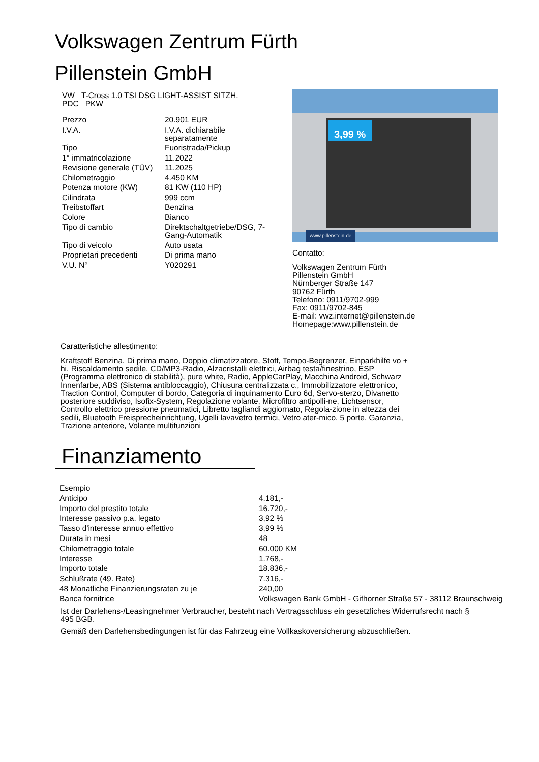Volkswagen Zentrum Fürth
Pillenstein GmbH
VW T-Cross 1.0 TSI DSG LIGHT-ASSIST SITZH.
PDC PKW
| Prezzo | 20.901 EUR |
| I.V.A. | I.V.A. dichiarabile separatamente |
| Tipo | Fuoristrada/Pickup |
| 1° immatricolazione | 11.2022 |
| Revisione generale (TÜV) | 11.2025 |
| Chilometraggio | 4.450 KM |
| Potenza motore (KW) | 81 KW (110 HP) |
| Cilindrata | 999 ccm |
| Treibstoffart | Benzina |
| Colore | Bianco |
| Tipo di cambio | Direktschaltgetriebe/DSG, 7-Gang-Automatik |
| Tipo di veicolo | Auto usata |
| Proprietari precedenti | Di prima mano |
| V.U. N° | Y020291 |
3,99 %
www.pillenstein.de
Contatto:
Volkswagen Zentrum Fürth
Pillenstein GmbH
Nürnberger Straße 147
90762 Fürth
Telefono: 0911/9702-999
Fax: 0911/9702-845
E-mail: vwz.internet@pillenstein.de
Homepage:www.pillenstein.de
Caratteristiche allestimento:
Kraftstoff Benzina, Di prima mano, Doppio climatizzatore, Stoff, Tempo-Begrenzer, Einparkhilfe vo + hi, Riscaldamento sedile, CD/MP3-Radio, Alzacristalli elettrici, Airbag testa/finestrino, ESP (Programma elettronico di stabilità), pure white, Radio, AppleCarPlay, Macchina Android, Schwarz Innenfarbe, ABS (Sistema antibloccaggio), Chiusura centralizzata c., Immobilizzatore elettronico, Traction Control, Computer di bordo, Categoria di inquinamento Euro 6d, Servo-sterzo, Divanetto posteriore suddiviso, Isofix-System, Regolazione volante, Microfiltro antipolli-ne, Lichtsensor, Controllo elettrico pressione pneumatici, Libretto tagliandi aggiornato, Regola-zione in altezza dei sedili, Bluetooth Freisprecheinrichtung, Ugelli lavavetro termici, Vetro ater-mico, 5 porte, Garanzia, Trazione anteriore, Volante multifunzioni
Finanziamento
| Esempio | |
| Anticipo | 4.181,- |
| Importo del prestito totale | 16.720,- |
| Interesse passivo p.a. legato | 3,92 % |
| Tasso d'interesse annuo effettivo | 3,99 % |
| Durata in mesi | 48 |
| Chilometraggio totale | 60.000 KM |
| Interesse | 1.768,- |
| Importo totale | 18.836,- |
| Schlußrate (49. Rate) | 7.316,- |
| 48 Monatliche Finanzierungsraten zu je | 240,00 |
| Banca fornitrice | Volkswagen Bank GmbH - Gifhorner Straße 57 - 38112 Braunschweig |
Ist der Darlehens-/Leasingnehmer Verbraucher, besteht nach Vertragsschluss ein gesetzliches Widerrufsrecht nach § 495 BGB.
Gemäß den Darlehensbedingungen ist für das Fahrzeug eine Vollkaskoversicherung abzuschließen.